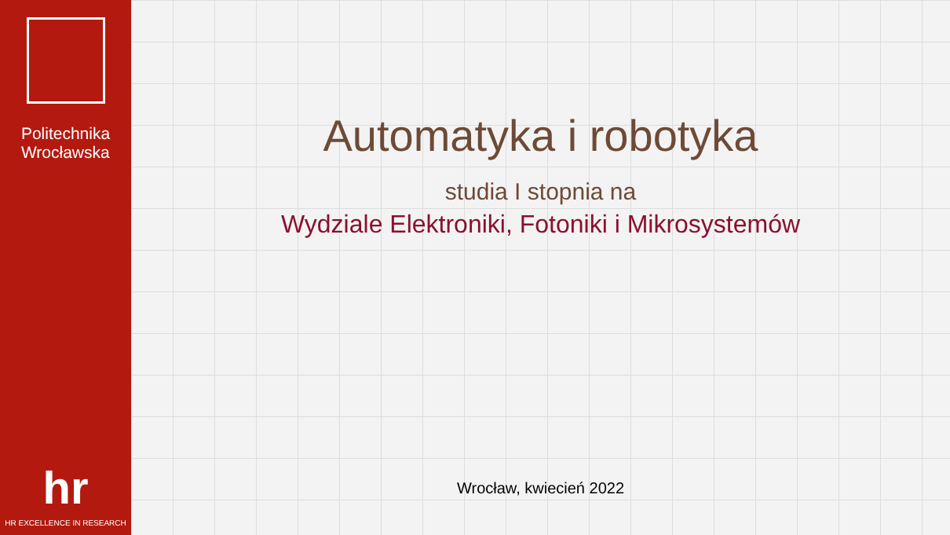Politechnika
Wrocławska
hr
HR EXCELLENCE IN RESEARCH
Automatyka i robotyka
studia I stopnia na
Wydziale Elektroniki, Fotoniki i Mikrosystemów
Wrocław, kwiecień 2022